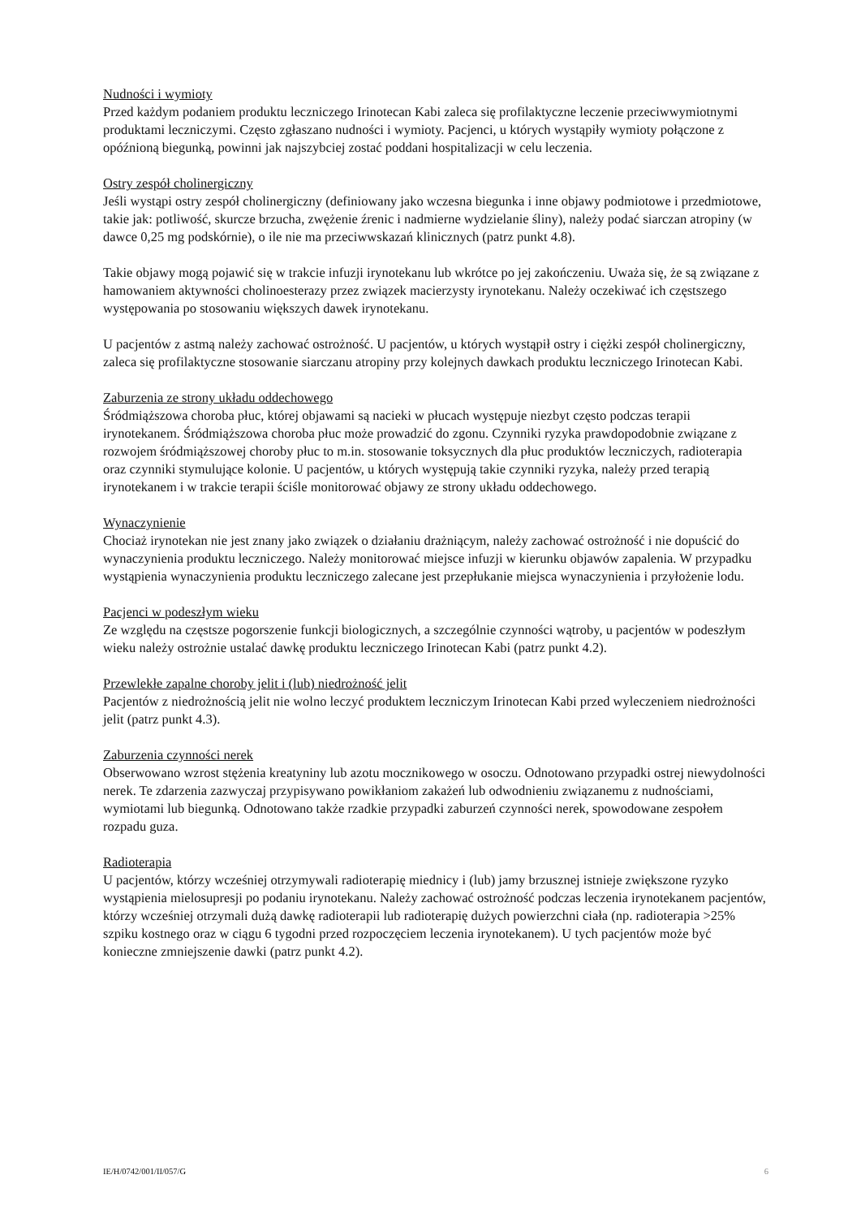Nudności i wymioty
Przed każdym podaniem produktu leczniczego Irinotecan Kabi zaleca się profilaktyczne leczenie przeciwwymiotnymi produktami leczniczymi. Często zgłaszano nudności i wymioty. Pacjenci, u których wystąpiły wymioty połączone z opóźnioną biegunką, powinni jak najszybciej zostać poddani hospitalizacji w celu leczenia.
Ostry zespół cholinergiczny
Jeśli wystąpi ostry zespół cholinergiczny (definiowany jako wczesna biegunka i inne objawy podmiotowe i przedmiotowe, takie jak: potliwość, skurcze brzucha, zwężenie źrenic i nadmierne wydzielanie śliny), należy podać siarczan atropiny (w dawce 0,25 mg podskórnie), o ile nie ma przeciwwskazań klinicznych (patrz punkt 4.8).
Takie objawy mogą pojawić się w trakcie infuzji irynotekanu lub wkrótce po jej zakończeniu. Uważa się, że są związane z hamowaniem aktywności cholinoesterazy przez związek macierzysty irynotekanu. Należy oczekiwać ich częstszego występowania po stosowaniu większych dawek irynotekanu.
U pacjentów z astmą należy zachować ostrożność. U pacjentów, u których wystąpił ostry i ciężki zespół cholinergiczny, zaleca się profilaktyczne stosowanie siarczanu atropiny przy kolejnych dawkach produktu leczniczego Irinotecan Kabi.
Zaburzenia ze strony układu oddechowego
Śródmiąższowa choroba płuc, której objawami są nacieki w płucach występuje niezbyt często podczas terapii irynotekanem. Śródmiąższowa choroba płuc może prowadzić do zgonu. Czynniki ryzyka prawdopodobnie związane z rozwojem śródmiąższowej choroby płuc to m.in. stosowanie toksycznych dla płuc produktów leczniczych, radioterapia oraz czynniki stymulujące kolonie. U pacjentów, u których występują takie czynniki ryzyka, należy przed terapią irynotekanem i w trakcie terapii ściśle monitorować objawy ze strony układu oddechowego.
Wynaczynienie
Chociaż irynotekan nie jest znany jako związek o działaniu drażniącym, należy zachować ostrożność i nie dopuścić do wynaczynienia produktu leczniczego. Należy monitorować miejsce infuzji w kierunku objawów zapalenia. W przypadku wystąpienia wynaczynienia produktu leczniczego zalecane jest przepłukanie miejsca wynaczynienia i przyłożenie lodu.
Pacjenci w podeszłym wieku
Ze względu na częstsze pogorszenie funkcji biologicznych, a szczególnie czynności wątroby, u pacjentów w podeszłym wieku należy ostrożnie ustalać dawkę produktu leczniczego Irinotecan Kabi (patrz punkt 4.2).
Przewlekłe zapalne choroby jelit i (lub) niedrożność jelit
Pacjentów z niedrożnością jelit nie wolno leczyć produktem leczniczym Irinotecan Kabi przed wyleczeniem niedrożności jelit (patrz punkt 4.3).
Zaburzenia czynności nerek
Obserwowano wzrost stężenia kreatyniny lub azotu mocznikowego w osoczu. Odnotowano przypadki ostrej niewydolności nerek. Te zdarzenia zazwyczaj przypisywano powikłaniom zakażeń lub odwodnieniu związanemu z nudnościami, wymiotami lub biegunką. Odnotowano także rzadkie przypadki zaburzeń czynności nerek, spowodowane zespołem rozpadu guza.
Radioterapia
U pacjentów, którzy wcześniej otrzymywali radioterapię miednicy i (lub) jamy brzusznej istnieje zwiększone ryzyko wystąpienia mielosupresji po podaniu irynotekanu. Należy zachować ostrożność podczas leczenia irynotekanem pacjentów, którzy wcześniej otrzymali dużą dawkę radioterapii lub radioterapię dużych powierzchni ciała (np. radioterapia >25% szpiku kostnego oraz w ciągu 6 tygodni przed rozpoczęciem leczenia irynotekanem). U tych pacjentów może być konieczne zmniejszenie dawki (patrz punkt 4.2).
IE/H/0742/001/II/057/G 6